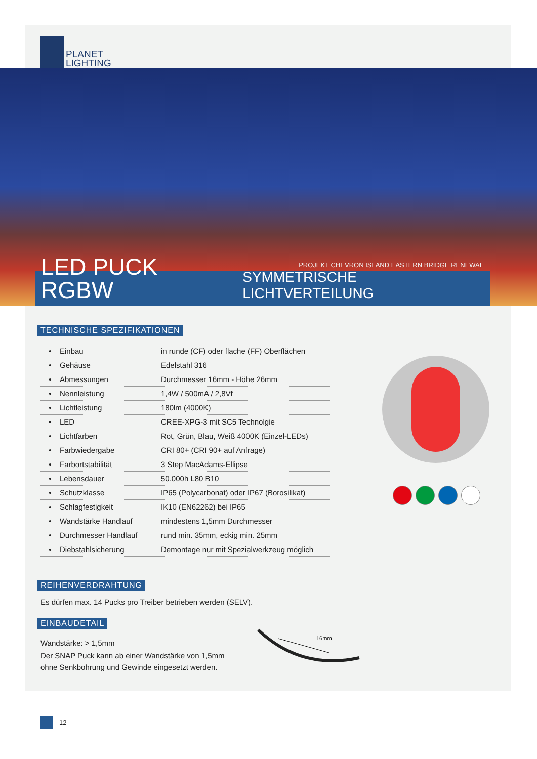PLANET
LIGHTING
PROJEKT CHEVRON ISLAND EASTERN BRIDGE RENEWAL
LED PUCK RGBW SYMMETRISCHE LICHTVERTEILUNG
TECHNISCHE SPEZIFIKATIONEN
| • | Einbau | in runde (CF) oder flache (FF) Oberflächen |
| • | Gehäuse | Edelstahl 316 |
| • | Abmessungen | Durchmesser 16mm - Höhe 26mm |
| • | Nennleistung | 1,4W / 500mA / 2,8Vf |
| • | Lichtleistung | 180lm (4000K) |
| • | LED | CREE-XPG-3 mit SC5 Technolgie |
| • | Lichtfarben | Rot, Grün, Blau, Weiß 4000K (Einzel-LEDs) |
| • | Farbwiedergabe | CRI 80+ (CRI 90+ auf Anfrage) |
| • | Farbortstabilität | 3 Step MacAdams-Ellipse |
| • | Lebensdauer | 50.000h L80 B10 |
| • | Schutzklasse | IP65 (Polycarbonat) oder IP67 (Borosilikat) |
| • | Schlagfestigkeit | IK10 (EN62262) bei IP65 |
| • | Wandstärke Handlauf | mindestens 1,5mm Durchmesser |
| • | Durchmesser Handlauf | rund min. 35mm, eckig min. 25mm |
| • | Diebstahlsicherung | Demontage nur mit Spezialwerkzeug möglich |
REIHENVERDRAHTUNG
Es dürfen max. 14 Pucks pro Treiber betrieben werden (SELV).
EINBAUDETAIL
Wandstärke: > 1,5mm
Der SNAP Puck kann ab einer Wandstärke von 1,5mm
ohne Senkbohrung und Gewinde eingesetzt werden.
16mm
12